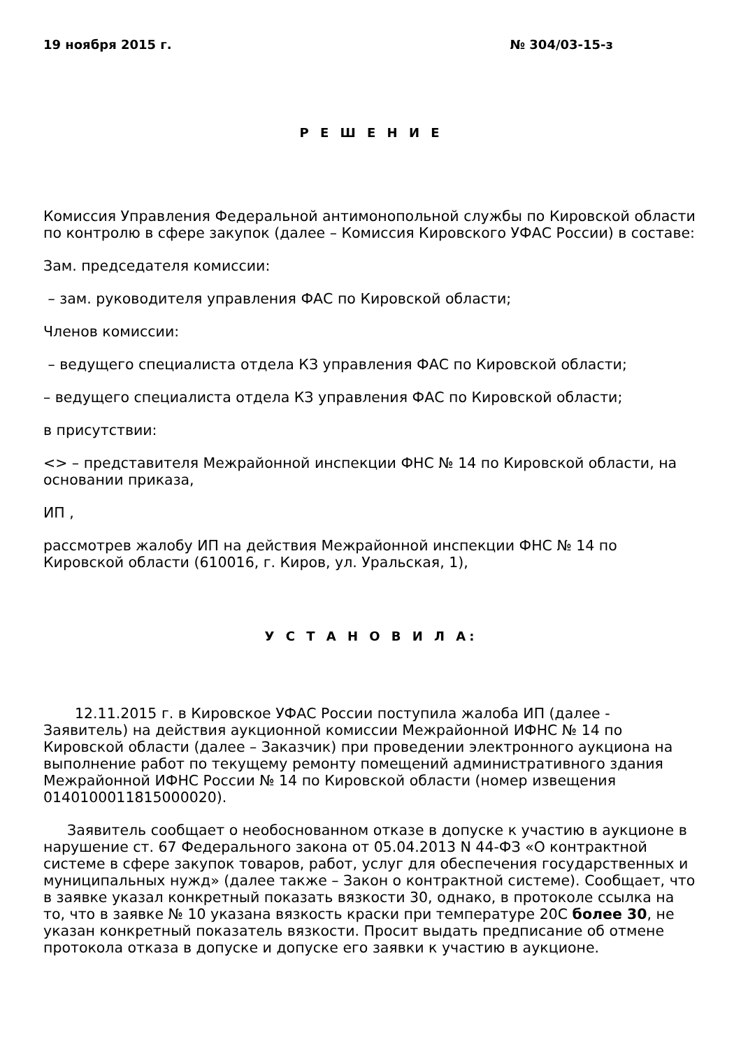19 ноября 2015 г. № 304/03-15-з
Р Е Ш Е Н И Е
Комиссия Управления Федеральной антимонопольной службы по Кировской области по контролю в сфере закупок (далее – Комиссия Кировского УФАС России) в составе:
Зам. председателя комиссии:
– зам. руководителя управления ФАС по Кировской области;
Членов комиссии:
– ведущего специалиста отдела КЗ управления ФАС по Кировской области;
– ведущего специалиста отдела КЗ управления ФАС по Кировской области;
в присутствии:
<> – представителя Межрайонной инспекции ФНС № 14 по Кировской области, на основании приказа,
ИП ,
рассмотрев жалобу ИП на действия Межрайонной инспекции ФНС № 14 по Кировской области (610016, г. Киров, ул. Уральская, 1),
У С Т А Н О В И Л А:
12.11.2015 г. в Кировское УФАС России поступила жалоба ИП (далее - Заявитель) на действия аукционной комиссии Межрайонной ИФНС № 14 по Кировской области (далее – Заказчик) при проведении электронного аукциона на выполнение работ по текущему ремонту помещений административного здания Межрайонной ИФНС России № 14 по Кировской области (номер извещения 0140100011815000020).
Заявитель сообщает о необоснованном отказе в допуске к участию в аукционе в нарушение ст. 67 Федерального закона от 05.04.2013 N 44-ФЗ «О контрактной системе в сфере закупок товаров, работ, услуг для обеспечения государственных и муниципальных нужд» (далее также – Закон о контрактной системе). Сообщает, что в заявке указал конкретный показать вязкости 30, однако, в протоколе ссылка на то, что в заявке № 10 указана вязкость краски при температуре 20С более 30, не указан конкретный показатель вязкости. Просит выдать предписание об отмене протокола отказа в допуске и допуске его заявки к участию в аукционе.